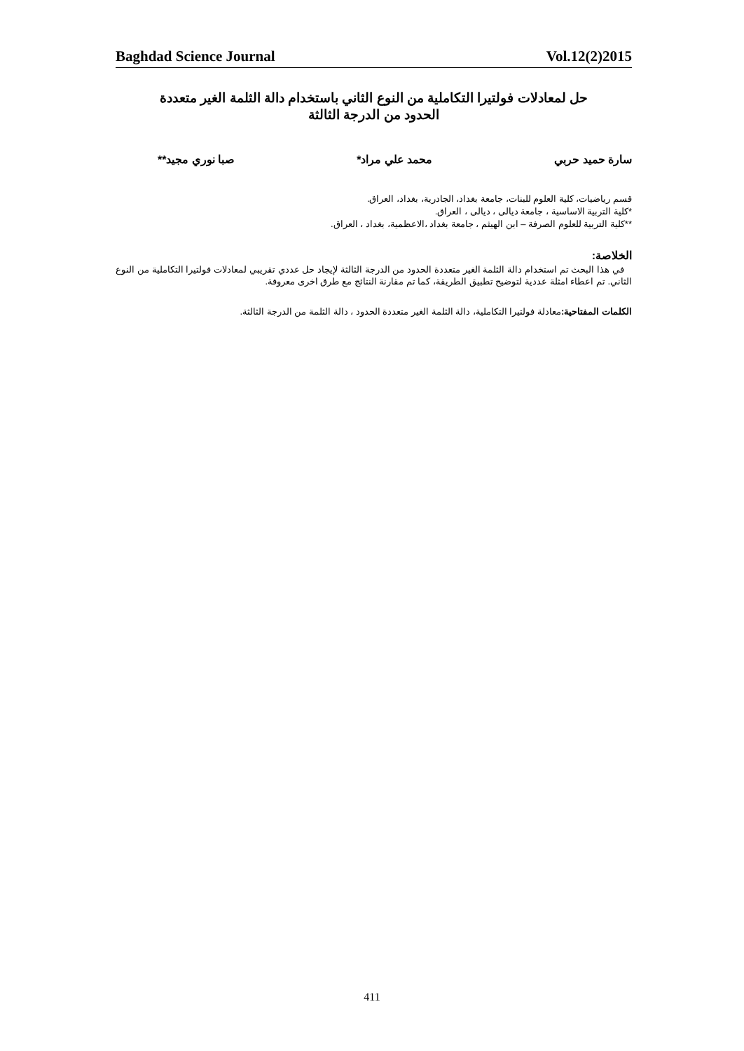Baghdad Science Journal Vol.12(2)2015
حل لمعادلات فولتيرا التكاملية من النوع الثاني باستخدام دالة الثلمة الغير متعددة
الحدود من الدرجة الثالثة
سارة حميد حربي محمد علي مراد* صبا نوري مجيد**
قسم رياضيات، كلية العلوم للبنات، جامعة بغداد، الجادرية، بغداد، العراق.
*كلية التربية الاساسية ، جامعة ديالى ، ديالى ، العراق.
**كلية التربية للعلوم الصرفة – ابن الهيثم ، جامعة بغداد ،الاعظمية، بغداد ، العراق.
الخلاصة:
في هذا البحث تم استخدام دالة الثلمة الغير متعددة الحدود من الدرجة الثالثة لإيجاد حل عددي تقريبي لمعادلات فولتيرا التكاملية من النوع الثاني. تم اعطاء امثلة عددية لتوضيح تطبيق الطريقة، كما تم مقارنة النتائج مع طرق اخرى معروفة.
الكلمات المفتاحية: معادلة فولتيرا التكاملية، دالة الثلمة الغير متعددة الحدود ، دالة الثلمة من الدرجة الثالثة.
411